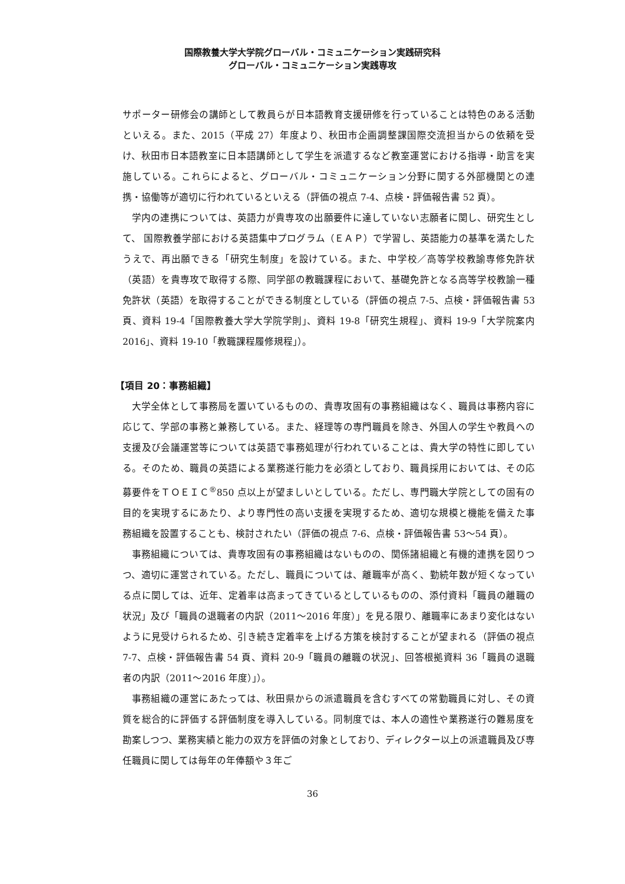国際教養大学大学院グローバル・コミュニケーション実践研究科
グローバル・コミュニケーション実践専攻
サポーター研修会の講師として教員らが日本語教育支援研修を行っていることは特色のある活動といえる。また、2015（平成 27）年度より、秋田市企画調整課国際交流担当からの依頼を受け、秋田市日本語教室に日本語講師として学生を派遣するなど教室運営における指導・助言を実施している。これらによると、グローバル・コミュニケーション分野に関する外部機関との連携・協働等が適切に行われているといえる（評価の視点 7-4、点検・評価報告書 52 頁）。
学内の連携については、英語力が貴専攻の出願要件に達していない志願者に関し、研究生として、 国際教養学部における英語集中プログラム（ＥＡＰ）で学習し、英語能力の基準を満たしたうえで、再出願できる「研究生制度」を設けている。また、中学校／高等学校教諭専修免許状（英語）を貴専攻で取得する際、同学部の教職課程において、基礎免許となる高等学校教諭一種免許状（英語）を取得することができる制度としている（評価の視点 7-5、点検・評価報告書 53 頁、資料 19-4「国際教養大学大学院学則」、資料 19-8「研究生規程」、資料 19-9「大学院案内 2016」、資料 19-10「教職課程履修規程」）。
【項目 20：事務組織】
大学全体として事務局を置いているものの、貴専攻固有の事務組織はなく、職員は事務内容に応じて、学部の事務と兼務している。また、経理等の専門職員を除き、外国人の学生や教員への支援及び会議運営等については英語で事務処理が行われていることは、貴大学の特性に即している。そのため、職員の英語による業務遂行能力を必須としており、職員採用においては、その応募要件をＴＯＥＩＣ<sup>®</sup>850 点以上が望ましいとしている。ただし、専門職大学院としての固有の目的を実現するにあたり、より専門性の高い支援を実現するため、適切な規模と機能を備えた事務組織を設置することも、検討されたい（評価の視点 7-6、点検・評価報告書 53～54 頁）。
事務組織については、貴専攻固有の事務組織はないものの、関係諸組織と有機的連携を図りつつ、適切に運営されている。ただし、職員については、離職率が高く、勤続年数が短くなっている点に関しては、近年、定着率は高まってきているとしているものの、添付資料「職員の離職の状況」及び「職員の退職者の内訳（2011～2016 年度）」を見る限り、離職率にあまり変化はないように見受けられるため、引き続き定着率を上げる方策を検討することが望まれる（評価の視点 7-7、点検・評価報告書 54 頁、資料 20-9「職員の離職の状況」、回答根拠資料 36「職員の退職者の内訳（2011～2016 年度）」）。
事務組織の運営にあたっては、秋田県からの派遣職員を含むすべての常勤職員に対し、その資質を総合的に評価する評価制度を導入している。同制度では、本人の適性や業務遂行の難易度を勘案しつつ、業務実績と能力の双方を評価の対象としており、ディレクター以上の派遣職員及び専任職員に関しては毎年の年俸額や３年ご
36